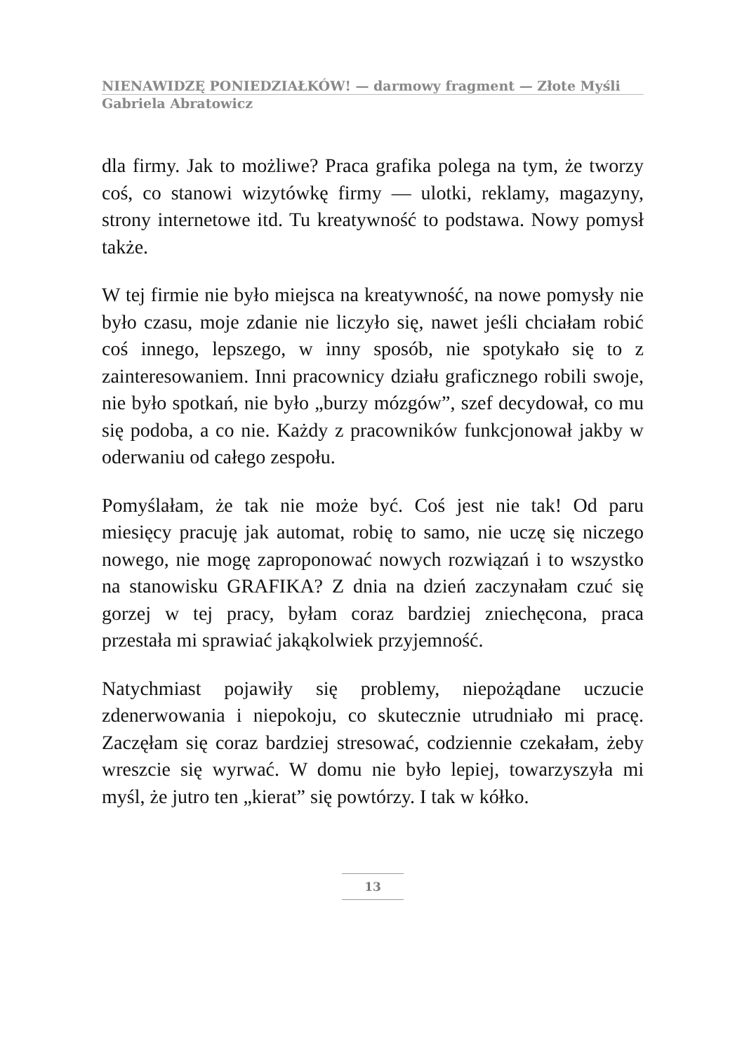NIENAWIDZĘ PONIEDZIAŁKÓW! — darmowy fragment — Złote Myśli
Gabriela Abratowicz
dla firmy. Jak to możliwe? Praca grafika polega na tym, że tworzy coś, co stanowi wizytówkę firmy — ulotki, reklamy, magazyny, strony internetowe itd. Tu kreatywność to podstawa. Nowy pomysł także.
W tej firmie nie było miejsca na kreatywność, na nowe pomysły nie było czasu, moje zdanie nie liczyło się, nawet jeśli chciałam robić coś innego, lepszego, w inny sposób, nie spotykało się to z zainteresowaniem. Inni pracownicy działu graficznego robili swoje, nie było spotkań, nie było „burzy mózgów”, szef decydował, co mu się podoba, a co nie. Każdy z pracowników funkcjonował jakby w oderwaniu od całego zespołu.
Pomyślałam, że tak nie może być. Coś jest nie tak! Od paru miesięcy pracuję jak automat, robię to samo, nie uczę się niczego nowego, nie mogę zaproponować nowych rozwiązań i to wszystko na stanowisku GRAFIKA? Z dnia na dzień zaczynałam czuć się gorzej w tej pracy, byłam coraz bardziej zniechęcona, praca przestała mi sprawiać jakąkolwiek przyjemność.
Natychmiast pojawiły się problemy, niepożądane uczucie zdenerwowania i niepokoju, co skutecznie utrudniało mi pracę. Zaczęłam się coraz bardziej stresować, codziennie czekałam, żeby wreszcie się wyrwać. W domu nie było lepiej, towarzyszyła mi myśl, że jutro ten „kierat” się powtórzy. I tak w kółko.
13